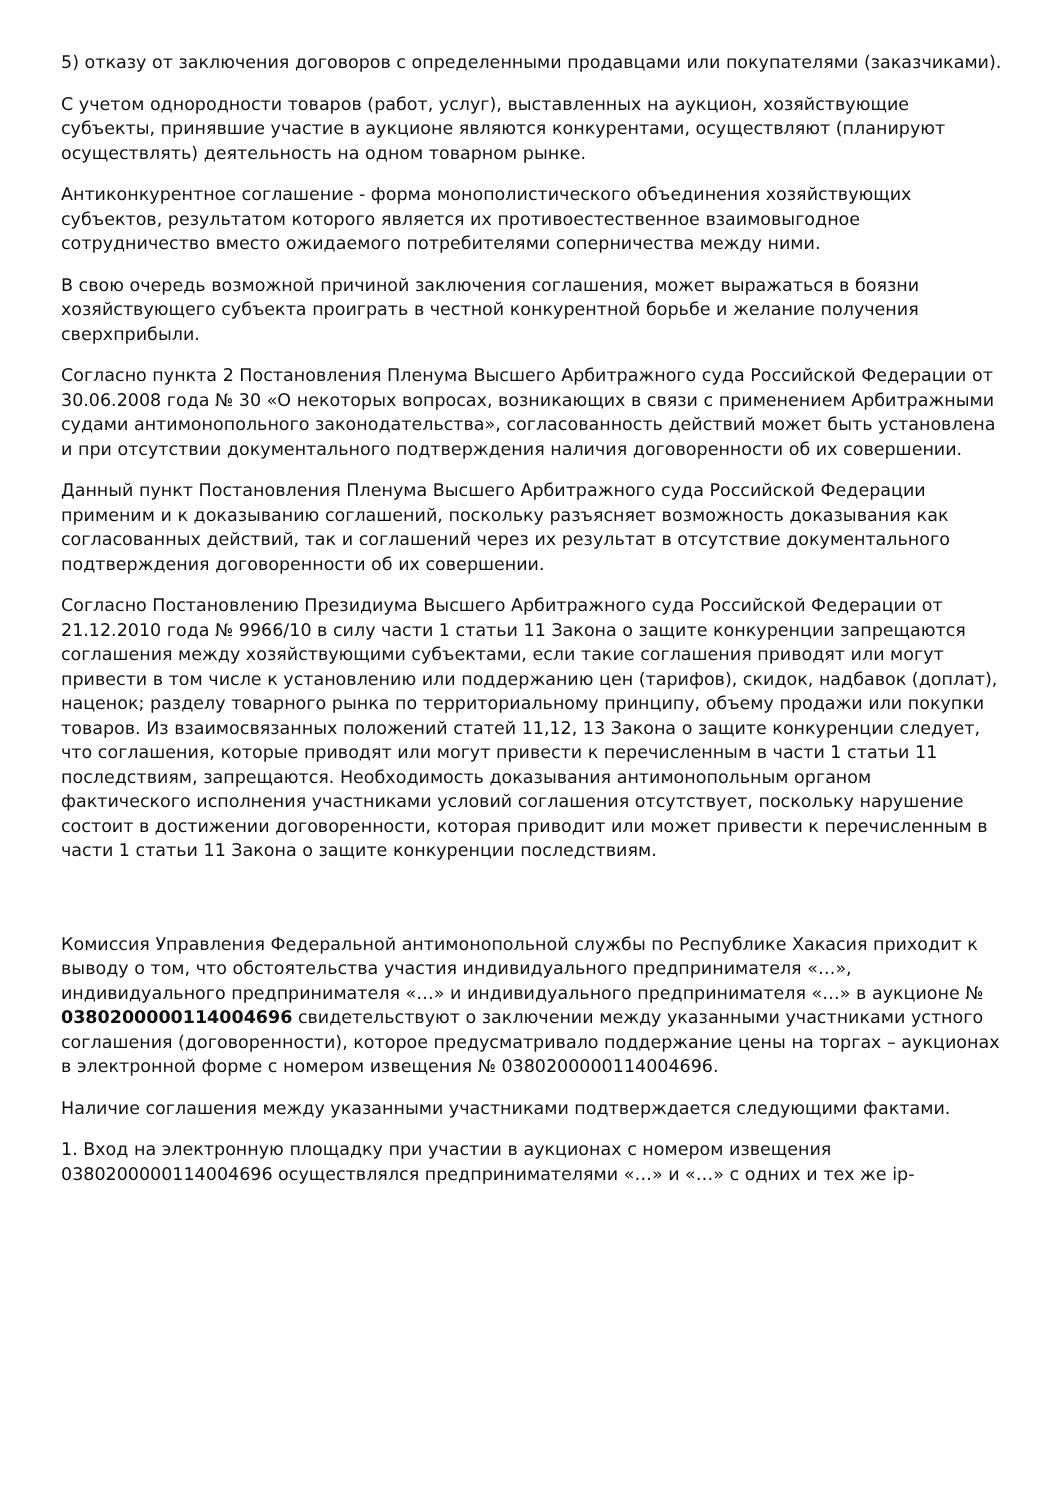5) отказу от заключения договоров с определенными продавцами или покупателями (заказчиками).
С учетом однородности товаров (работ, услуг), выставленных на аукцион, хозяйствующие субъекты, принявшие участие в аукционе являются конкурентами, осуществляют (планируют осуществлять) деятельность на одном товарном рынке.
Антиконкурентное соглашение - форма монополистического объединения хозяйствующих субъектов, результатом которого является их противоестественное взаимовыгодное сотрудничество вместо ожидаемого потребителями соперничества между ними.
В свою очередь возможной причиной заключения соглашения, может выражаться в боязни хозяйствующего субъекта проиграть в честной конкурентной борьбе и желание получения сверхприбыли.
Согласно пункта 2 Постановления Пленума Высшего Арбитражного суда Российской Федерации от 30.06.2008 года № 30 «О некоторых вопросах, возникающих в связи с применением Арбитражными судами антимонопольного законодательства», согласованность действий может быть установлена и при отсутствии документального подтверждения наличия договоренности об их совершении.
Данный пункт Постановления Пленума Высшего Арбитражного суда Российской Федерации применим и к доказыванию соглашений, поскольку разъясняет возможность доказывания как согласованных действий, так и соглашений через их результат в отсутствие документального подтверждения договоренности об их совершении.
Согласно Постановлению Президиума Высшего Арбитражного суда Российской Федерации от 21.12.2010 года № 9966/10 в силу части 1 статьи 11 Закона о защите конкуренции запрещаются соглашения между хозяйствующими субъектами, если такие соглашения приводят или могут привести в том числе к установлению или поддержанию цен (тарифов), скидок, надбавок (доплат), наценок; разделу товарного рынка по территориальному принципу, объему продажи или покупки товаров. Из взаимосвязанных положений статей 11,12, 13 Закона о защите конкуренции следует, что соглашения, которые приводят или могут привести к перечисленным в части 1 статьи 11 последствиям, запрещаются. Необходимость доказывания антимонопольным органом фактического исполнения участниками условий соглашения отсутствует, поскольку нарушение состоит в достижении договоренности, которая приводит или может привести к перечисленным в части 1 статьи 11 Закона о защите конкуренции последствиям.
Комиссия Управления Федеральной антимонопольной службы по Республике Хакасия приходит к выводу о том, что обстоятельства участия индивидуального предпринимателя «…», индивидуального предпринимателя «…» и индивидуального предпринимателя «…» в аукционе № 0380200000114004696 свидетельствуют о заключении между указанными участниками устного соглашения (договоренности), которое предусматривало поддержание цены на торгах – аукционах в электронной форме с номером извещения № 0380200000114004696.
Наличие соглашения между указанными участниками подтверждается следующими фактами.
1. Вход на электронную площадку при участии в аукционах с номером извещения 0380200000114004696 осуществлялся предпринимателями «…» и «…» с одних и тех же ip-